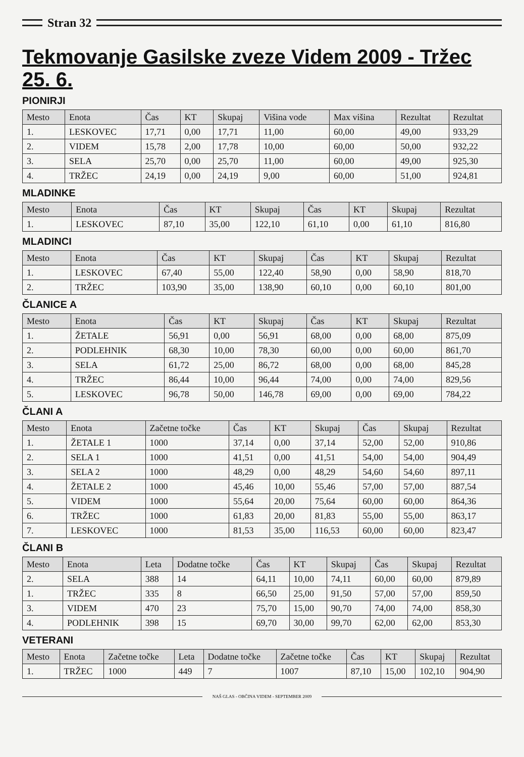Stran 32
Tekmovanje Gasilske zveze Videm 2009 - Tržec 25. 6.
PIONIRJI
| Mesto | Enota | Čas | KT | Skupaj | Višina vode | Max višina | Rezultat | Rezultat |
| --- | --- | --- | --- | --- | --- | --- | --- | --- |
| 1. | LESKOVEC | 17,71 | 0,00 | 17,71 | 11,00 | 60,00 | 49,00 | 933,29 |
| 2. | VIDEM | 15,78 | 2,00 | 17,78 | 10,00 | 60,00 | 50,00 | 932,22 |
| 3. | SELA | 25,70 | 0,00 | 25,70 | 11,00 | 60,00 | 49,00 | 925,30 |
| 4. | TRŽEC | 24,19 | 0,00 | 24,19 | 9,00 | 60,00 | 51,00 | 924,81 |
MLADINKE
| Mesto | Enota | Čas | KT | Skupaj | Čas | KT | Skupaj | Rezultat |
| --- | --- | --- | --- | --- | --- | --- | --- | --- |
| 1. | LESKOVEC | 87,10 | 35,00 | 122,10 | 61,10 | 0,00 | 61,10 | 816,80 |
MLADINCI
| Mesto | Enota | Čas | KT | Skupaj | Čas | KT | Skupaj | Rezultat |
| --- | --- | --- | --- | --- | --- | --- | --- | --- |
| 1. | LESKOVEC | 67,40 | 55,00 | 122,40 | 58,90 | 0,00 | 58,90 | 818,70 |
| 2. | TRŽEC | 103,90 | 35,00 | 138,90 | 60,10 | 0,00 | 60,10 | 801,00 |
ČLANICE A
| Mesto | Enota | Čas | KT | Skupaj | Čas | KT | Skupaj | Rezultat |
| --- | --- | --- | --- | --- | --- | --- | --- | --- |
| 1. | ŽETALE | 56,91 | 0,00 | 56,91 | 68,00 | 0,00 | 68,00 | 875,09 |
| 2. | PODLEHNIK | 68,30 | 10,00 | 78,30 | 60,00 | 0,00 | 60,00 | 861,70 |
| 3. | SELA | 61,72 | 25,00 | 86,72 | 68,00 | 0,00 | 68,00 | 845,28 |
| 4. | TRŽEC | 86,44 | 10,00 | 96,44 | 74,00 | 0,00 | 74,00 | 829,56 |
| 5. | LESKOVEC | 96,78 | 50,00 | 146,78 | 69,00 | 0,00 | 69,00 | 784,22 |
ČLANI A
| Mesto | Enota | Začetne točke | Čas | KT | Skupaj | Čas | Skupaj | Rezultat |
| --- | --- | --- | --- | --- | --- | --- | --- | --- |
| 1. | ŽETALE 1 | 1000 | 37,14 | 0,00 | 37,14 | 52,00 | 52,00 | 910,86 |
| 2. | SELA 1 | 1000 | 41,51 | 0,00 | 41,51 | 54,00 | 54,00 | 904,49 |
| 3. | SELA 2 | 1000 | 48,29 | 0,00 | 48,29 | 54,60 | 54,60 | 897,11 |
| 4. | ŽETALE 2 | 1000 | 45,46 | 10,00 | 55,46 | 57,00 | 57,00 | 887,54 |
| 5. | VIDEM | 1000 | 55,64 | 20,00 | 75,64 | 60,00 | 60,00 | 864,36 |
| 6. | TRŽEC | 1000 | 61,83 | 20,00 | 81,83 | 55,00 | 55,00 | 863,17 |
| 7. | LESKOVEC | 1000 | 81,53 | 35,00 | 116,53 | 60,00 | 60,00 | 823,47 |
ČLANI B
| Mesto | Enota | Leta | Dodatne točke | Čas | KT | Skupaj | Čas | Skupaj | Rezultat |
| --- | --- | --- | --- | --- | --- | --- | --- | --- | --- |
| 2. | SELA | 388 | 14 | 64,11 | 10,00 | 74,11 | 60,00 | 60,00 | 879,89 |
| 1. | TRŽEC | 335 | 8 | 66,50 | 25,00 | 91,50 | 57,00 | 57,00 | 859,50 |
| 3. | VIDEM | 470 | 23 | 75,70 | 15,00 | 90,70 | 74,00 | 74,00 | 858,30 |
| 4. | PODLEHNIK | 398 | 15 | 69,70 | 30,00 | 99,70 | 62,00 | 62,00 | 853,30 |
VETERANI
| Mesto | Enota | Začetne točke | Leta | Dodatne točke | Začetne točke | Čas | KT | Skupaj | Rezultat |
| --- | --- | --- | --- | --- | --- | --- | --- | --- | --- |
| 1. | TRŽEC | 1000 | 449 | 7 | 1007 | 87,10 | 15,00 | 102,10 | 904,90 |
NAŠ GLAS - OBČINA VIDEM - SEPTEMBER 2009